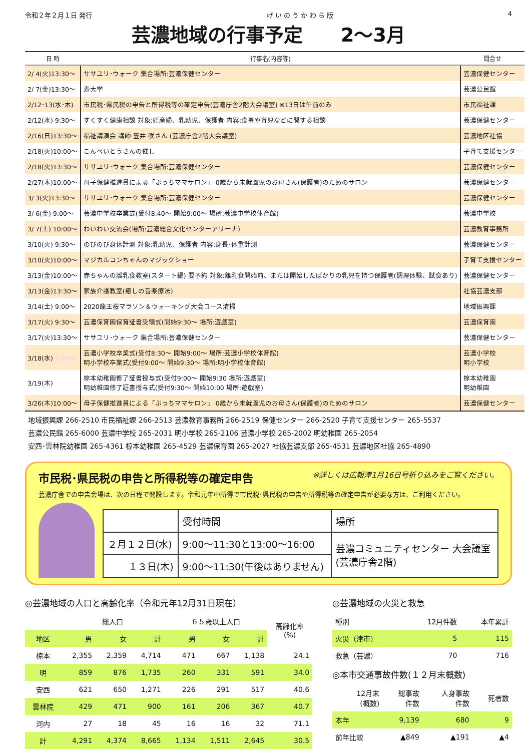令和２年２月１日 発行 げ い の う か わ ら 版 4
芸濃地域の行事予定　　2～3月
| 日 時 | 行事名(内容等) | 問合せ |
| --- | --- | --- |
| 2/ 4(火)13:30～ | ササユリ･ウォーク 集合場所:芸濃保健センター | 芸濃保健センター |
| 2/ 7(金)13:30～ | 寿大学 | 芸濃公民館 |
| 2/12･13(水･木) | 市民税･県民税の申告と所得税等の確定申告(芸濃庁舎2階大会議室) ※13日は午前のみ | 市民福祉課 |
| 2/12(水) 9:30～ | すくすく健康相談 対象:妊産婦、乳幼児、保護者 内容:食事や育児などに関する相談 | 芸濃保健センター |
| 2/16(日)13:30～ | 福祉講演会 講師 笠井 咲さん (芸濃庁舎2階大会議室) | 芸濃地区社協 |
| 2/18(火)10:00～ | こんぺいとうさんの催し | 子育て支援センター |
| 2/18(火)13:30～ | ササユリ･ウォーク 集合場所:芸濃保健センター | 芸濃保健センター |
| 2/27(木)10:00～ | 母子保健推進員による「ぷっちママサロン」 0歳から未就園児のお母さん(保護者)のためのサロン | 芸濃保健センター |
| 3/ 3(火)13:30～ | ササユリ･ウォーク 集合場所:芸濃保健センター | 芸濃保健センター |
| 3/ 6(金) 9:00～ | 芸濃中学校卒業式(受付8:40～ 開始9:00～ 場所:芸濃中学校体育館) | 芸濃中学校 |
| 3/ 7(土) 10:00～ | わいわい交流会(場所:芸濃総合文化センターアリーナ) | 芸濃教育事務所 |
| 3/10(火) 9:30～ | のびのび身体計測 対象:乳幼児、保護者 内容:身長･体重計測 | 芸濃保健センター |
| 3/10(火)10:00～ | マジカルコンちゃんのマジックショー | 子育て支援センター |
| 3/13(金)10:00～ | 赤ちゃんの離乳食教室(スタート編) 要予約 対象:離乳食開始前、または開始したばかりの乳児を持つ保護者(調理体験、試食あり) | 芸濃保健センター |
| 3/13(金)13:30～ | 家族介護教室(癒しの音楽療法) | 社協芸濃支部 |
| 3/14(土) 9:00～ | 2020龍王桜マラソン＆ウォーキング大会コース清掃 | 地域振興課 |
| 3/17(火) 9:30～ | 芸濃保育園保育証書受領式(開始9:30～ 場所:遊戯室) | 芸濃保育園 |
| 3/17(火)13:30～ | ササユリ･ウォーク 集合場所:芸濃保健センター | 芸濃保健センター |
| 3/18(水) 9:30～ | 芸濃小学校卒業式(受付8:30～ 開始9:00～ 場所:芸濃小学校体育館) 明小学校卒業式(受付9:00～ 開始9:30～ 場所:明小学校体育館) | 芸濃小学校 明小学校 |
| 3/19(木) | 椋本幼稚園修了証書授与式(受付9:00～ 開始9:30 場所:遊戯室) 明幼稚園修了証書授与式(受付9:30～ 開始10:00 場所:遊戯室) | 椋本幼稚園 明幼稚園 |
| 3/26(木)10:00～ | 母子保健推進員による「ぷっちママサロン」 0歳から未就園児のお母さん(保護者)のためのサロン | 芸濃保健センター |
地域振興課 266-2510 市民福祉課 266-2513 芸濃教育事務所 266-2519 保健センター 266-2520 子育て支援センター 265-5537
芸濃公民館 265-6000 芸濃中学校 265-2031 明小学校 265-2106 芸濃小学校 265-2002 明幼稚園 265-2054
安西･雲林院幼稚園 265-4361 椋本幼稚園 265-4529 芸濃保育園 265-2027 社協芸濃支部 265-4531 芸濃地区社協 265-4890
市民税･県民税の申告と所得税等の確定申告 ※詳しくは広報津1月16日号折り込みをご覧ください。
芸濃庁舎での申告会場は、次の日程で開設します。令和元年中所得で市民税･県民税の申告や所得税等の確定申告が必要な方は、ご利用ください。
| | 受付時間 | 場所 |
| ２月１２日(水) | 9:00～11:30と13:00～16:00 | 芸濃コミュニティセンター 大会議室 (芸濃庁舎2階) |
| １３日(木) | 9:00～11:30(午後はありません) | |
◎芸濃地域の人口と高齢化率（令和元年12月31日現在）
| | 総人口 | | | ６５歳以上人口 | | | 高齢化率 (%) |
| --- | --- | --- | --- | --- | --- | --- | --- |
| 地区 | 男 | 女 | 計 | 男 | 女 | 計 | |
| 椋本 | 2,355 | 2,359 | 4,714 | 471 | 667 | 1,138 | 24.1 |
| 明 | 859 | 876 | 1,735 | 260 | 331 | 591 | 34.0 |
| 安西 | 621 | 650 | 1,271 | 226 | 291 | 517 | 40.6 |
| 雲林院 | 429 | 471 | 900 | 161 | 206 | 367 | 40.7 |
| 河内 | 27 | 18 | 45 | 16 | 16 | 32 | 71.1 |
| 計 | 4,291 | 4,374 | 8,665 | 1,134 | 1,511 | 2,645 | 30.5 |
◎芸濃地域の火災と救急
| 種別 | 12月件数 | 本年累計 |
| --- | --- | --- |
| 火災（津市） | 5 | 115 |
| 救急（芸濃） | 70 | 716 |
◎本市交通事故件数(１２月末概数)
| 12月末 (概数) | 総事故 件数 | 人身事故 件数 | 死者数 |
| --- | --- | --- | --- |
| 本年 | 9,139 | 680 | 9 |
| 前年比較 | ▲849 | ▲191 | ▲4 |